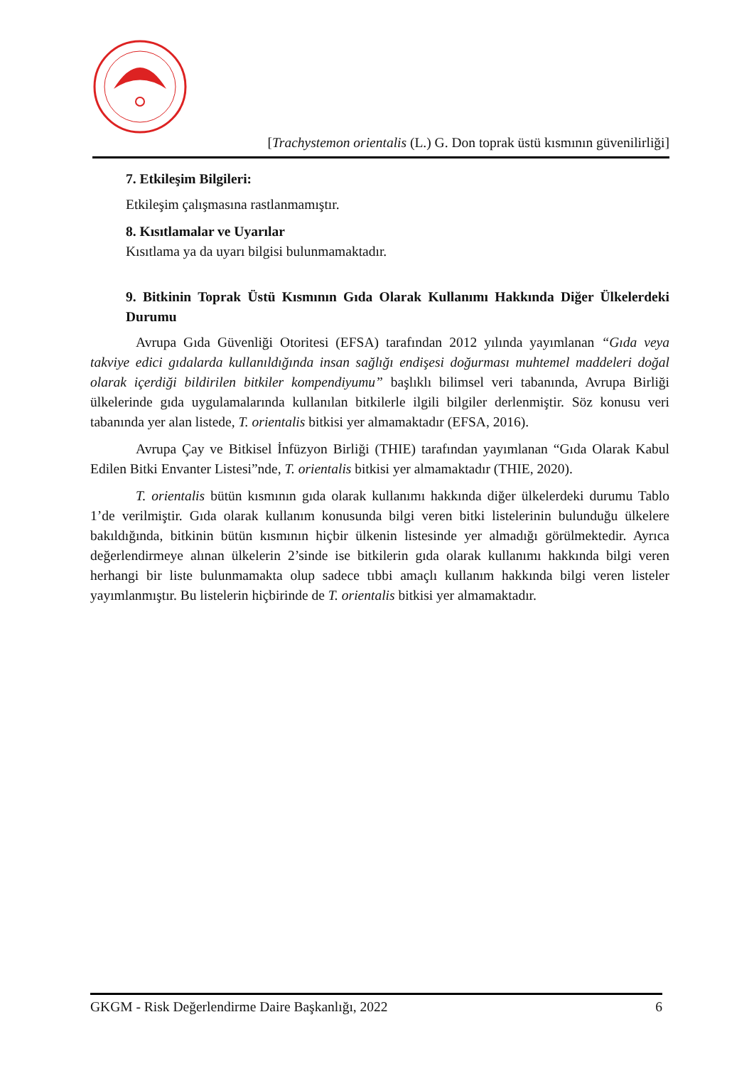[Trachystemon orientalis (L.) G. Don toprak üstü kısmının güvenilirliği]
7. Etkileşim Bilgileri:
Etkileşim çalışmasına rastlanmamıştır.
8. Kısıtlamalar ve Uyarılar
Kısıtlama ya da uyarı bilgisi bulunmamaktadır.
9. Bitkinin Toprak Üstü Kısmının Gıda Olarak Kullanımı Hakkında Diğer Ülkelerdeki Durumu
Avrupa Gıda Güvenliği Otoritesi (EFSA) tarafından 2012 yılında yayımlanan “Gıda veya takviye edici gıdalarda kullanıldığında insan sağlığı endişesi doğurması muhtemel maddeleri doğal olarak içerdiği bildirilen bitkiler kompendiyumu” başlıklı bilimsel veri tabanında, Avrupa Birliği ülkelerinde gıda uygulamalarında kullanılan bitkilerle ilgili bilgiler derlenmiştir. Söz konusu veri tabanında yer alan listede, T. orientalis bitkisi yer almamaktadır (EFSA, 2016).
Avrupa Çay ve Bitkisel İnfüzyon Birliği (THIE) tarafından yayımlanan “Gıda Olarak Kabul Edilen Bitki Envanter Listesi”nde, T. orientalis bitkisi yer almamaktadır (THIE, 2020).
T. orientalis bütün kısmının gıda olarak kullanımı hakkında diğer ülkelerdeki durumu Tablo 1’de verilmiştir. Gıda olarak kullanım konusunda bilgi veren bitki listelerinin bulunduğu ülkelere bakıldığında, bitkinin bütün kısmının hiçbir ülkenin listesinde yer almadığı görülmektedir. Ayrıca değerlendirmeye alınan ülkelerin 2’sinde ise bitkilerin gıda olarak kullanımı hakkında bilgi veren herhangi bir liste bulunmamakta olup sadece tıbbi amaçlı kullanım hakkında bilgi veren listeler yayımlanmıştır. Bu listelerin hiçbirinde de T. orientalis bitkisi yer almamaktadır.
GKGM - Risk Değerlendirme Daire Başkanlığı, 2022 6